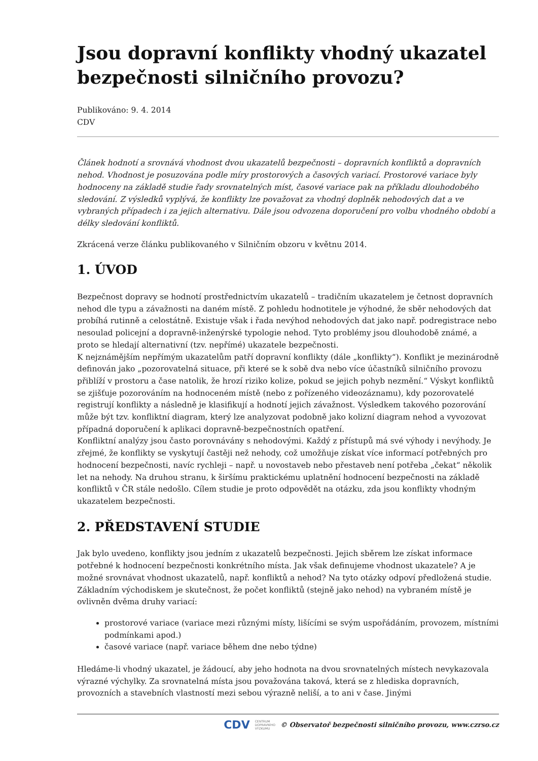Jsou dopravní konflikty vhodný ukazatel bezpečnosti silničního provozu?
Publikováno: 9. 4. 2014
CDV
Článek hodnotí a srovnává vhodnost dvou ukazatelů bezpečnosti – dopravních konfliktů a dopravních nehod. Vhodnost je posuzována podle míry prostorových a časových variací. Prostorové variace byly hodnoceny na základě studie řady srovnatelných míst, časové variace pak na příkladu dlouhodobého sledování. Z výsledků vyplývá, že konflikty lze považovat za vhodný doplněk nehodových dat a ve vybraných případech i za jejich alternativu. Dále jsou odvozena doporučení pro volbu vhodného období a délky sledování konfliktů.
Zkrácená verze článku publikovaného v Silničním obzoru v květnu 2014.
1. ÚVOD
Bezpečnost dopravy se hodnotí prostřednictvím ukazatelů – tradičním ukazatelem je četnost dopravních nehod dle typu a závažnosti na daném místě. Z pohledu hodnotitele je výhodné, že sběr nehodových dat probíhá rutinně a celostátně. Existuje však i řada nevýhod nehodových dat jako např. podregistrace nebo nesoulad policejní a dopravně-inženýrské typologie nehod. Tyto problémy jsou dlouhodobě známé, a proto se hledají alternativní (tzv. nepřímé) ukazatele bezpečnosti.
K nejznámějším nepřímým ukazatelům patří dopravní konflikty (dále „konflikty“). Konflikt je mezinárodně definován jako „pozorovatelná situace, při které se k sobě dva nebo více účastníků silničního provozu přiblíží v prostoru a čase natolik, že hrozí riziko kolize, pokud se jejich pohyb nezmění.“ Výskyt konfliktů se zjišťuje pozorováním na hodnoceném místě (nebo z pořízeného videozáznamu), kdy pozorovatelé registrují konflikty a následně je klasifikují a hodnotí jejich závažnost. Výsledkem takového pozorování může být tzv. konfliktní diagram, který lze analyzovat podobně jako kolizní diagram nehod a vyvozovat případná doporučení k aplikaci dopravně-bezpečnostních opatření.
Konfliktní analýzy jsou často porovnávány s nehodovými. Každý z přístupů má své výhody i nevýhody. Je zřejmé, že konflikty se vyskytují častěji než nehody, což umožňuje získat více informací potřebných pro hodnocení bezpečnosti, navíc rychleji – např. u novostaveb nebo přestaveb není potřeba „čekat“ několik let na nehody. Na druhou stranu, k širšímu praktickému uplatnění hodnocení bezpečnosti na základě konfliktů v ČR stále nedošlo. Cílem studie je proto odpovědět na otázku, zda jsou konflikty vhodným ukazatelem bezpečnosti.
2. PŘEDSTAVENÍ STUDIE
Jak bylo uvedeno, konflikty jsou jedním z ukazatelů bezpečnosti. Jejich sběrem lze získat informace potřebné k hodnocení bezpečnosti konkrétního místa. Jak však definujeme vhodnost ukazatele? A je možné srovnávat vhodnost ukazatelů, např. konfliktů a nehod? Na tyto otázky odpoví předložená studie.
Základním východiskem je skutečnost, že počet konfliktů (stejně jako nehod) na vybraném místě je ovlivněn dvěma druhy variací:
prostorové variace (variace mezi různými místy, lišícími se svým uspořádáním, provozem, místními podmínkami apod.)
časové variace (např. variace během dne nebo týdne)
Hledáme-li vhodný ukazatel, je žádoucí, aby jeho hodnota na dvou srovnatelných místech nevykazovala výrazné výchylky. Za srovnatelná místa jsou považována taková, která se z hlediska dopravních, provozních a stavebních vlastností mezi sebou výrazně neliší, a to ani v čase. Jinými
CDV CENTRUM
DOPRAVNÍHO
VÝZKUMU © Observatoř bezpečnosti silničního provozu, www.czrso.cz